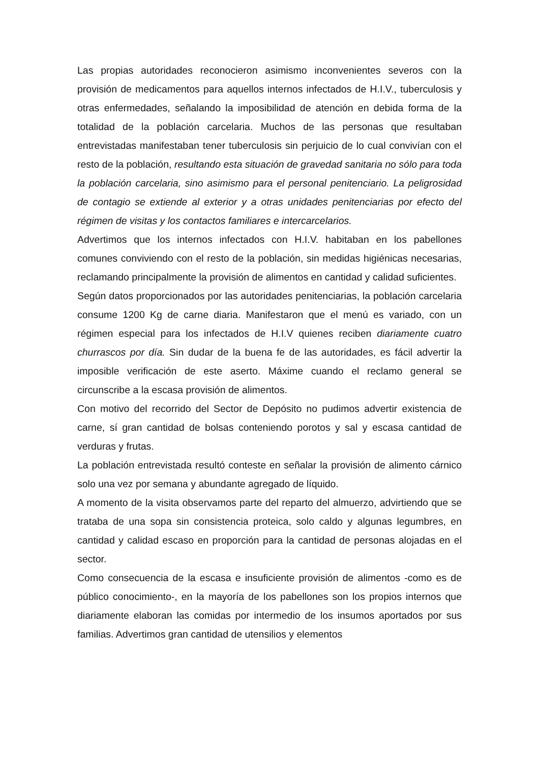Las propias autoridades reconocieron asimismo inconvenientes severos con la provisión de medicamentos para aquellos internos infectados de H.I.V., tuberculosis y otras enfermedades, señalando la imposibilidad de atención en debida forma de la totalidad de la población carcelaria. Muchos de las personas que resultaban entrevistadas manifestaban tener tuberculosis sin perjuicio de lo cual convivían con el resto de la población, resultando esta situación de gravedad sanitaria no sólo para toda la población carcelaria, sino asimismo para el personal penitenciario. La peligrosidad de contagio se extiende al exterior y a otras unidades penitenciarias por efecto del régimen de visitas y los contactos familiares e intercarcelarios.
Advertimos que los internos infectados con H.I.V. habitaban en los pabellones comunes conviviendo con el resto de la población, sin medidas higiénicas necesarias, reclamando principalmente la provisión de alimentos en cantidad y calidad suficientes.
Según datos proporcionados por las autoridades penitenciarias, la población carcelaria consume 1200 Kg de carne diaria. Manifestaron que el menú es variado, con un régimen especial para los infectados de H.I.V quienes reciben diariamente cuatro churrascos por día. Sin dudar de la buena fe de las autoridades, es fácil advertir la imposible verificación de este aserto. Máxime cuando el reclamo general se circunscribe a la escasa provisión de alimentos.
Con motivo del recorrido del Sector de Depósito no pudimos advertir existencia de carne, sí gran cantidad de bolsas conteniendo porotos y sal y escasa cantidad de verduras y frutas.
La población entrevistada resultó conteste en señalar la provisión de alimento cárnico solo una vez por semana y abundante agregado de líquido.
A momento de la visita observamos parte del reparto del almuerzo, advirtiendo que se trataba de una sopa sin consistencia proteica, solo caldo y algunas legumbres, en cantidad y calidad escaso en proporción para la cantidad de personas alojadas en el sector.
Como consecuencia de la escasa e insuficiente provisión de alimentos -como es de público conocimiento-, en la mayoría de los pabellones son los propios internos que diariamente elaboran las comidas por intermedio de los insumos aportados por sus familias. Advertimos gran cantidad de utensilios y elementos